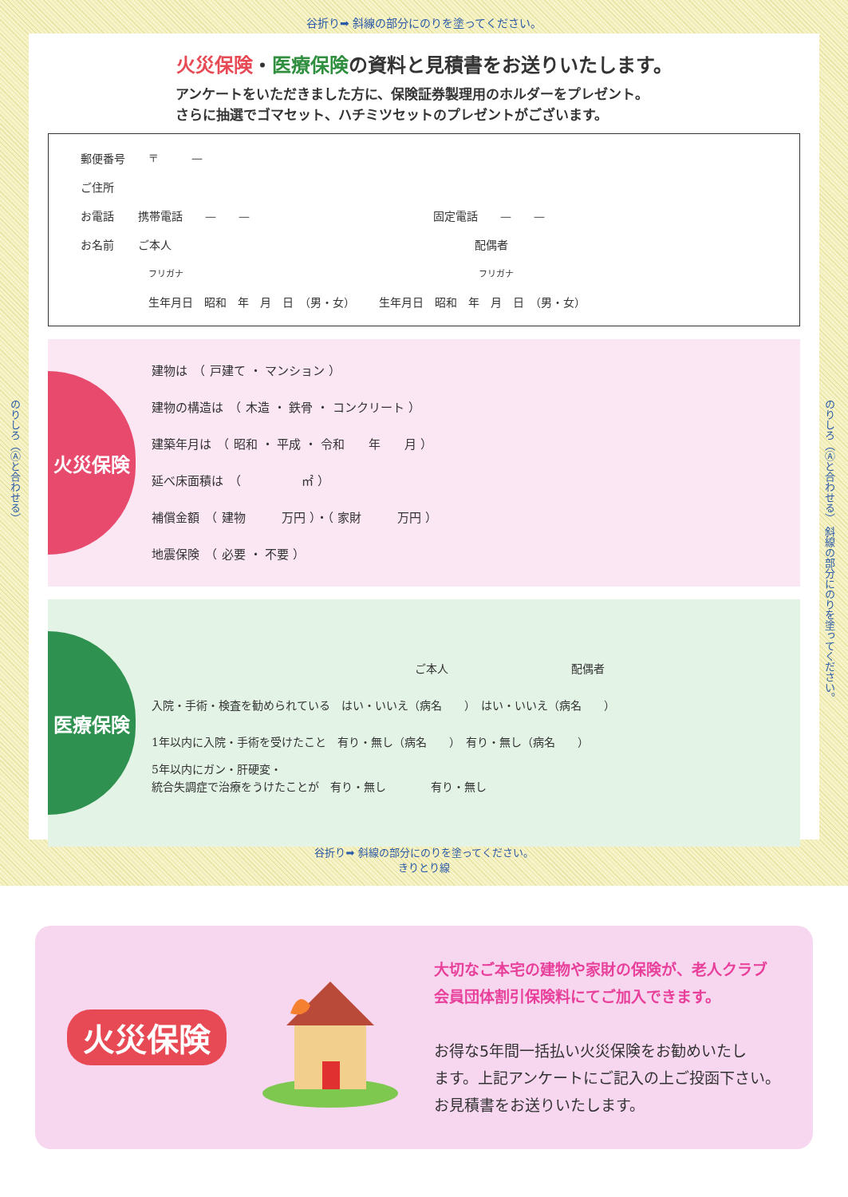谷折り➡ 斜線の部分にのりを塗ってください。
のりしろ（Ⓐと合わせる）
のりしろ（Ⓐと合わせる） 斜線の部分にのりを塗ってください。
火災保険・医療保険の資料と見積書をお送りいたします。
アンケートをいただきました方に、保険証券製理用のホルダーをプレゼント。
さらに抽選でゴマセット、ハチミツセットのプレゼントがございます。
郵便番号 〒　　　—
ご住所
お電話 携帯電話　　—　　— 固定電話　　—　　—
お名前 ご本人 配偶者
フリガナ フリガナ
生年月日　昭和　年　月　日　（男・女） 生年月日　昭和　年　月　日　（男・女）
火災保険
建物は　（ 戸建て ・ マンション ）
建物の構造は　（ 木造 ・ 鉄骨 ・ コンクリート ）
建築年月は　（ 昭和 ・ 平成 ・ 令和　　年　　月 ）
延べ床面積は　（　　　　　㎡ ）
補償金額　（ 建物　　　万円 ）・（ 家財　　　万円 ）
地震保険　（ 必要 ・ 不要 ）
医療保険
ご本人　　　　　　　　　　　配偶者
入院・手術・検査を勧められている　はい・いいえ（病名　　）　はい・いいえ（病名　　）
1年以内に入院・手術を受けたこと　有り・無し（病名　　）　有り・無し（病名　　）
5年以内にガン・肝硬変・
統合失調症で治療をうけたことが　有り・無し　　　　有り・無し
谷折り➡ 斜線の部分にのりを塗ってください。
きりとり線
火災保険
大切なご本宅の建物や家財の保険が、老人クラブ
会員団体割引保険料にてご加入できます。
お得な5年間一括払い火災保険をお勧めいたし
ます。上記アンケートにご記入の上ご投函下さい。
お見積書をお送りいたします。